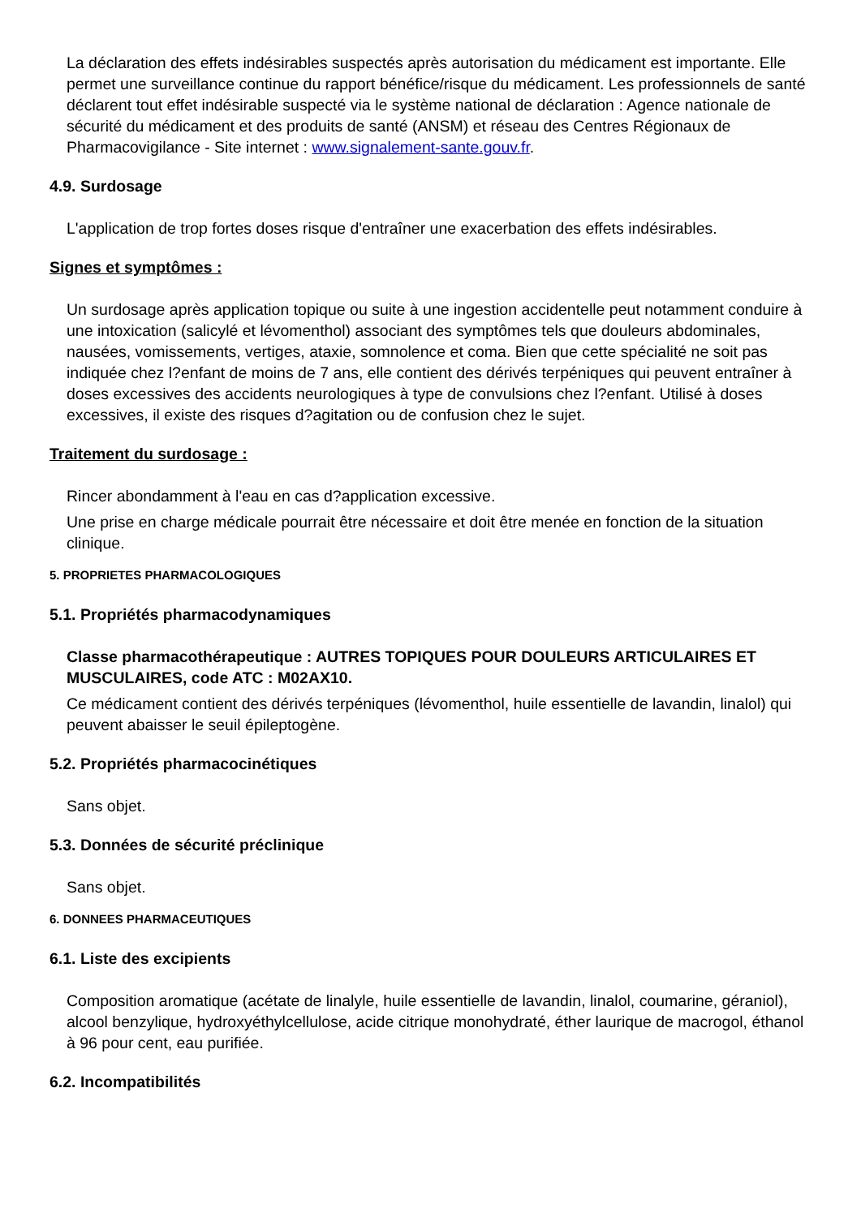La déclaration des effets indésirables suspectés après autorisation du médicament est importante. Elle permet une surveillance continue du rapport bénéfice/risque du médicament. Les professionnels de santé déclarent tout effet indésirable suspecté via le système national de déclaration : Agence nationale de sécurité du médicament et des produits de santé (ANSM) et réseau des Centres Régionaux de Pharmacovigilance - Site internet : www.signalement-sante.gouv.fr.
4.9. Surdosage
L'application de trop fortes doses risque d'entraîner une exacerbation des effets indésirables.
Signes et symptômes :
Un surdosage après application topique ou suite à une ingestion accidentelle peut notamment conduire à une intoxication (salicylé et lévomenthol) associant des symptômes tels que douleurs abdominales, nausées, vomissements, vertiges, ataxie, somnolence et coma. Bien que cette spécialité ne soit pas indiquée chez l?enfant de moins de 7 ans, elle contient des dérivés terpéniques qui peuvent entraîner à doses excessives des accidents neurologiques à type de convulsions chez l?enfant. Utilisé à doses excessives, il existe des risques d?agitation ou de confusion chez le sujet.
Traitement du surdosage :
Rincer abondamment à l'eau en cas d?application excessive.
Une prise en charge médicale pourrait être nécessaire et doit être menée en fonction de la situation clinique.
5. PROPRIETES PHARMACOLOGIQUES
5.1. Propriétés pharmacodynamiques
Classe pharmacothérapeutique : AUTRES TOPIQUES POUR DOULEURS ARTICULAIRES ET MUSCULAIRES, code ATC : M02AX10.
Ce médicament contient des dérivés terpéniques (lévomenthol, huile essentielle de lavandin, linalol) qui peuvent abaisser le seuil épileptogène.
5.2. Propriétés pharmacocinétiques
Sans objet.
5.3. Données de sécurité préclinique
Sans objet.
6. DONNEES PHARMACEUTIQUES
6.1. Liste des excipients
Composition aromatique (acétate de linalyle, huile essentielle de lavandin, linalol, coumarine, géraniol), alcool benzylique, hydroxyéthylcellulose, acide citrique monohydraté, éther laurique de macrogol, éthanol à 96 pour cent, eau purifiée.
6.2. Incompatibilités